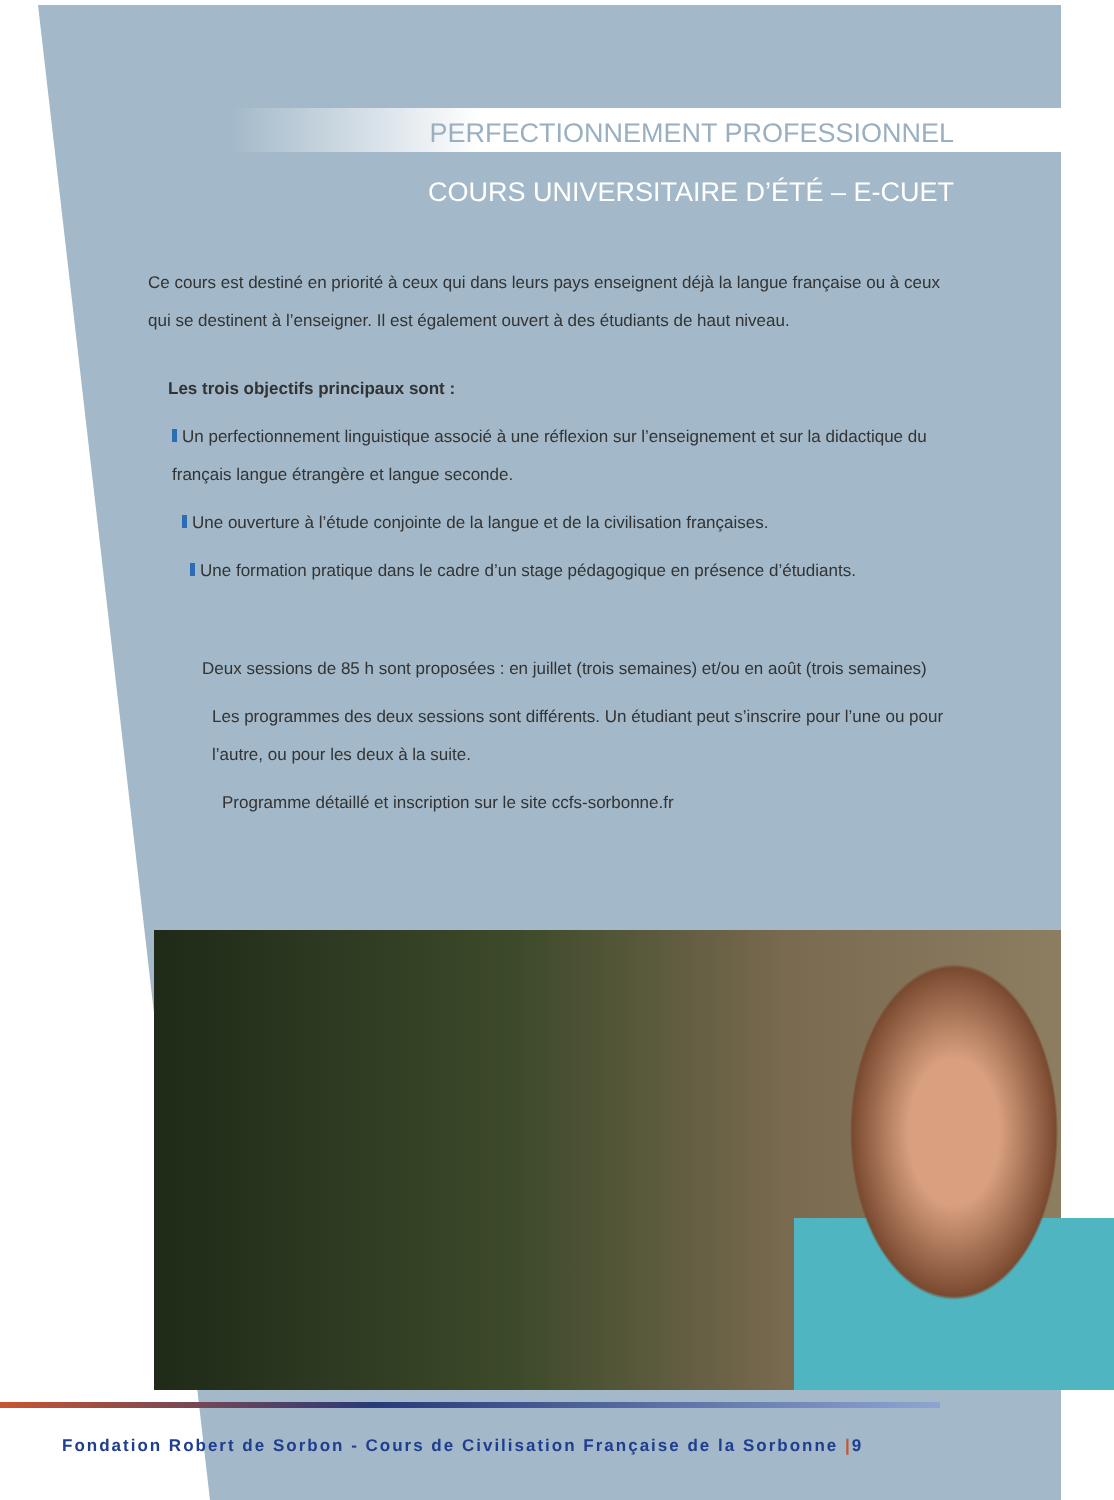PERFECTIONNEMENT PROFESSIONNEL
COURS UNIVERSITAIRE D’ÉTÉ – E-CUET
Ce cours est destiné en priorité à ceux qui dans leurs pays enseignent déjà la langue française ou à ceux qui se destinent à l’enseigner. Il est également ouvert à des étudiants de haut niveau.
Les trois objectifs principaux sont :
Un perfectionnement linguistique associé à une réflexion sur l’enseignement et sur la didactique du français langue étrangère et langue seconde.
Une ouverture à l’étude conjointe de la langue et de la civilisation françaises.
Une formation pratique dans le cadre d’un stage pédagogique en présence d’étudiants.
Deux sessions de 85 h sont proposées : en juillet (trois semaines) et/ou en août (trois semaines)
Les programmes des deux sessions sont différents. Un étudiant peut s’inscrire pour l’une ou pour l’autre, ou pour les deux à la suite.
Programme détaillé et inscription sur le site ccfs-sorbonne.fr
Fondation Robert de Sorbon - Cours de Civilisation Française de la Sorbonne |9